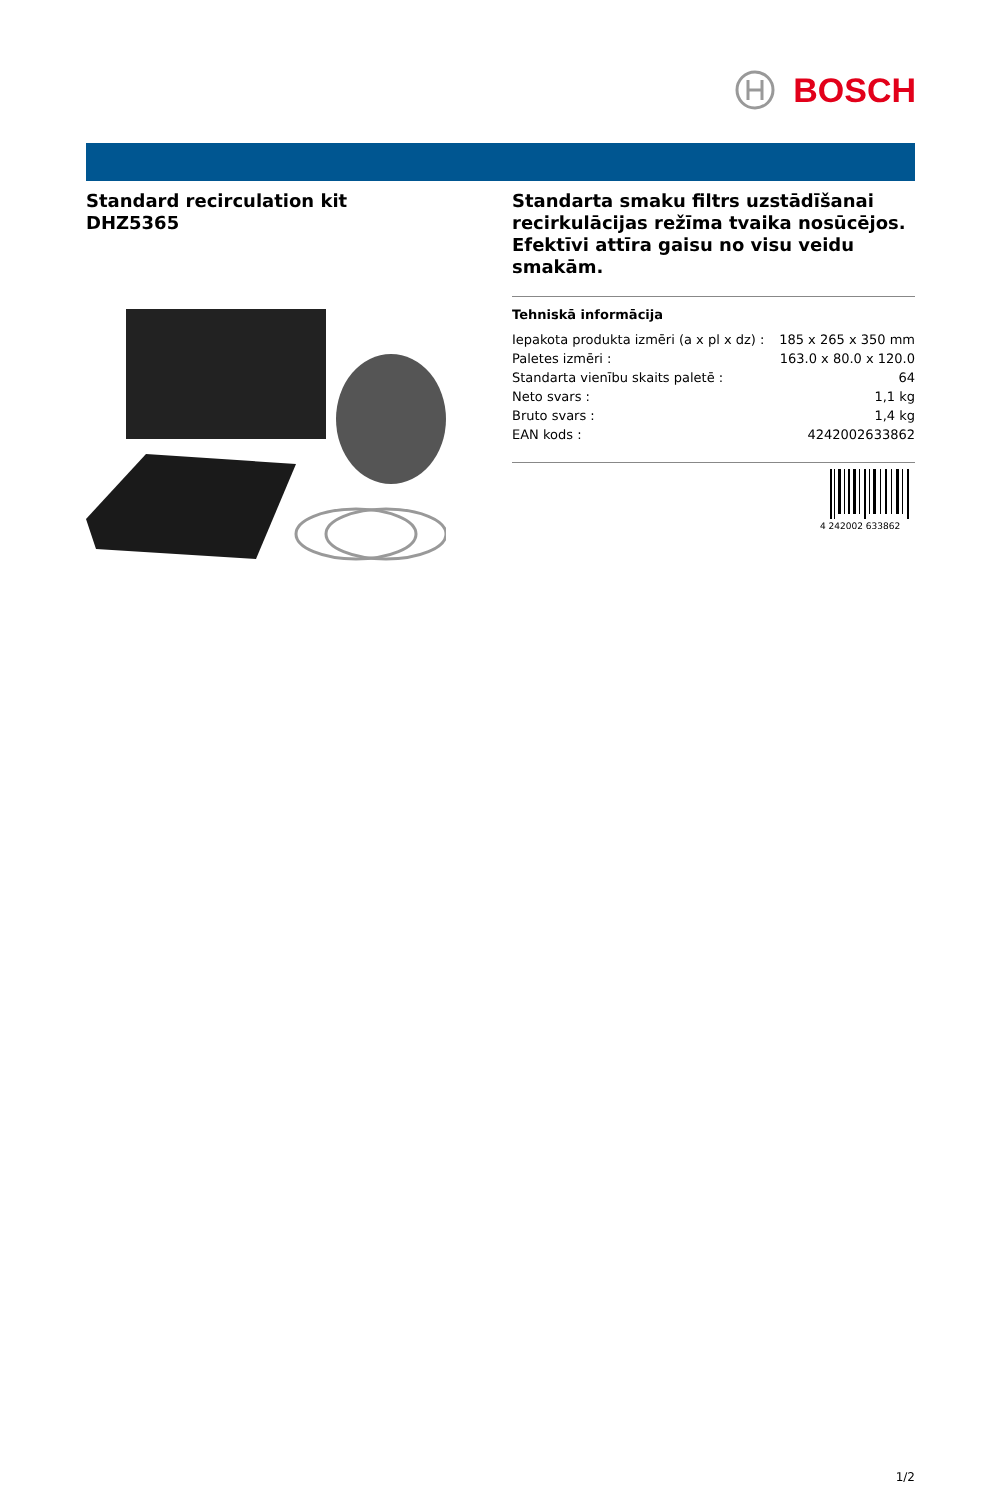BOSCH
Standard recirculation kit
DHZ5365
Standarta smaku filtrs uzstādīšanai recirkulācijas režīma tvaika nosūcējos. Efektīvi attīra gaisu no visu veidu smakām.
| Tehniskā informācija | |
| --- | --- |
| Iepakota produkta izmēri (a x pl x dz) : | 185 x 265 x 350 mm |
| Paletes izmēri : | 163.0 x 80.0 x 120.0 |
| Standarta vienību skaits paletē : | 64 |
| Neto svars : | 1,1 kg |
| Bruto svars : | 1,4 kg |
| EAN kods : | 4242002633862 |
4 242002 633862
1/2